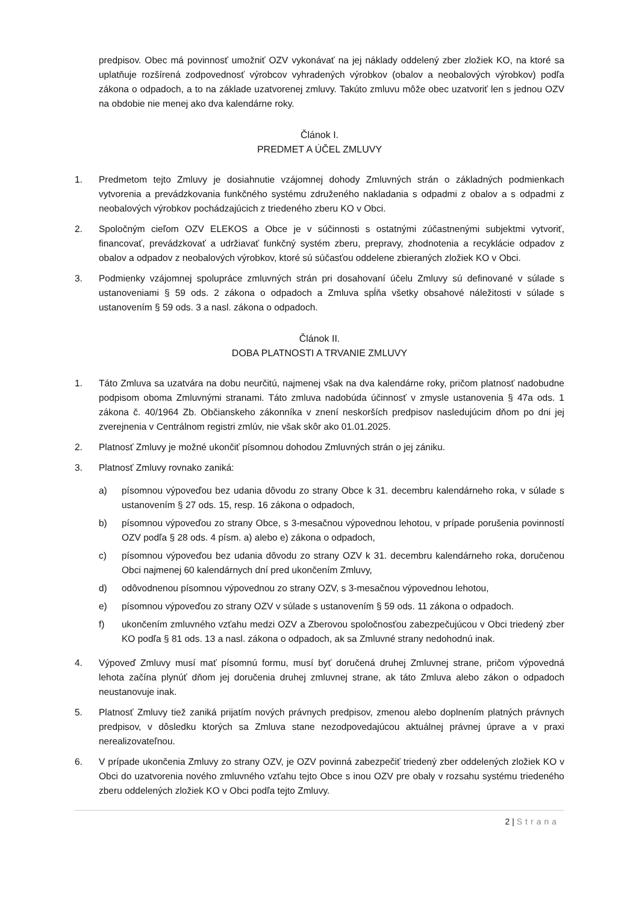predpisov. Obec má povinnosť umožniť OZV vykonávať na jej náklady oddelený zber zložiek KO, na ktoré sa uplatňuje rozšírená zodpovednosť výrobcov vyhradených výrobkov (obalov a neobalových výrobkov) podľa zákona o odpadoch, a to na základe uzatvorenej zmluvy. Takúto zmluvu môže obec uzatvoriť len s jednou OZV na obdobie nie menej ako dva kalendárne roky.
Článok I.
PREDMET A ÚČEL ZMLUVY
1. Predmetom tejto Zmluvy je dosiahnutie vzájomnej dohody Zmluvných strán o základných podmienkach vytvorenia a prevádzkovania funkčného systému združeného nakladania s odpadmi z obalov a s odpadmi z neobalových výrobkov pochádzajúcich z triedeného zberu KO v Obci.
2. Spoločným cieľom OZV ELEKOS a Obce je v súčinnosti s ostatnými zúčastnenými subjektmi vytvoriť, financovať, prevádzkovať a udržiavať funkčný systém zberu, prepravy, zhodnotenia a recyklácie odpadov z obalov a odpadov z neobalových výrobkov, ktoré sú súčasťou oddelene zbieraných zložiek KO v Obci.
3. Podmienky vzájomnej spolupráce zmluvných strán pri dosahovaní účelu Zmluvy sú definované v súlade s ustanoveniami § 59 ods. 2 zákona o odpadoch a Zmluva spĺňa všetky obsahové náležitosti v súlade s ustanovením § 59 ods. 3 a nasl. zákona o odpadoch.
Článok II.
DOBA PLATNOSTI A TRVANIE ZMLUVY
1. Táto Zmluva sa uzatvára na dobu neurčitú, najmenej však na dva kalendárne roky, pričom platnosť nadobudne podpisom oboma Zmluvnými stranami. Táto zmluva nadobúda účinnosť v zmysle ustanovenia § 47a ods. 1 zákona č. 40/1964 Zb. Občianskeho zákonníka v znení neskorších predpisov nasledujúcim dňom po dni jej zverejnenia v Centrálnom registri zmlúv, nie však skôr ako 01.01.2025.
2. Platnosť Zmluvy je možné ukončiť písomnou dohodou Zmluvných strán o jej zániku.
3. Platnosť Zmluvy rovnako zaniká:
a) písomnou výpoveďou bez udania dôvodu zo strany Obce k 31. decembru kalendárneho roka, v súlade s ustanovením § 27 ods. 15, resp. 16 zákona o odpadoch,
b) písomnou výpoveďou zo strany Obce, s 3-mesačnou výpovednou lehotou, v prípade porušenia povinností OZV podľa § 28 ods. 4 písm. a) alebo e) zákona o odpadoch,
c) písomnou výpoveďou bez udania dôvodu zo strany OZV k 31. decembru kalendárneho roka, doručenou Obci najmenej 60 kalendárnych dní pred ukončením Zmluvy,
d) odôvodnenou písomnou výpovednou zo strany OZV, s 3-mesačnou výpovednou lehotou,
e) písomnou výpoveďou zo strany OZV v súlade s ustanovením § 59 ods. 11 zákona o odpadoch.
f) ukončením zmluvného vzťahu medzi OZV a Zberovou spoločnosťou zabezpečujúcou v Obci triedený zber KO podľa § 81 ods. 13 a nasl. zákona o odpadoch, ak sa Zmluvné strany nedohodnú inak.
4. Výpoveď Zmluvy musí mať písomnú formu, musí byť doručená druhej Zmluvnej strane, pričom výpovedná lehota začína plynúť dňom jej doručenia druhej zmluvnej strane, ak táto Zmluva alebo zákon o odpadoch neustanovuje inak.
5. Platnosť Zmluvy tiež zaniká prijatím nových právnych predpisov, zmenou alebo doplnením platných právnych predpisov, v dôsledku ktorých sa Zmluva stane nezodpovedajúcou aktuálnej právnej úprave a v praxi nerealizovateľnou.
6. V prípade ukončenia Zmluvy zo strany OZV, je OZV povinná zabezpečiť triedený zber oddelených zložiek KO v Obci do uzatvorenia nového zmluvného vzťahu tejto Obce s inou OZV pre obaly v rozsahu systému triedeného zberu oddelených zložiek KO v Obci podľa tejto Zmluvy.
2 | Strana